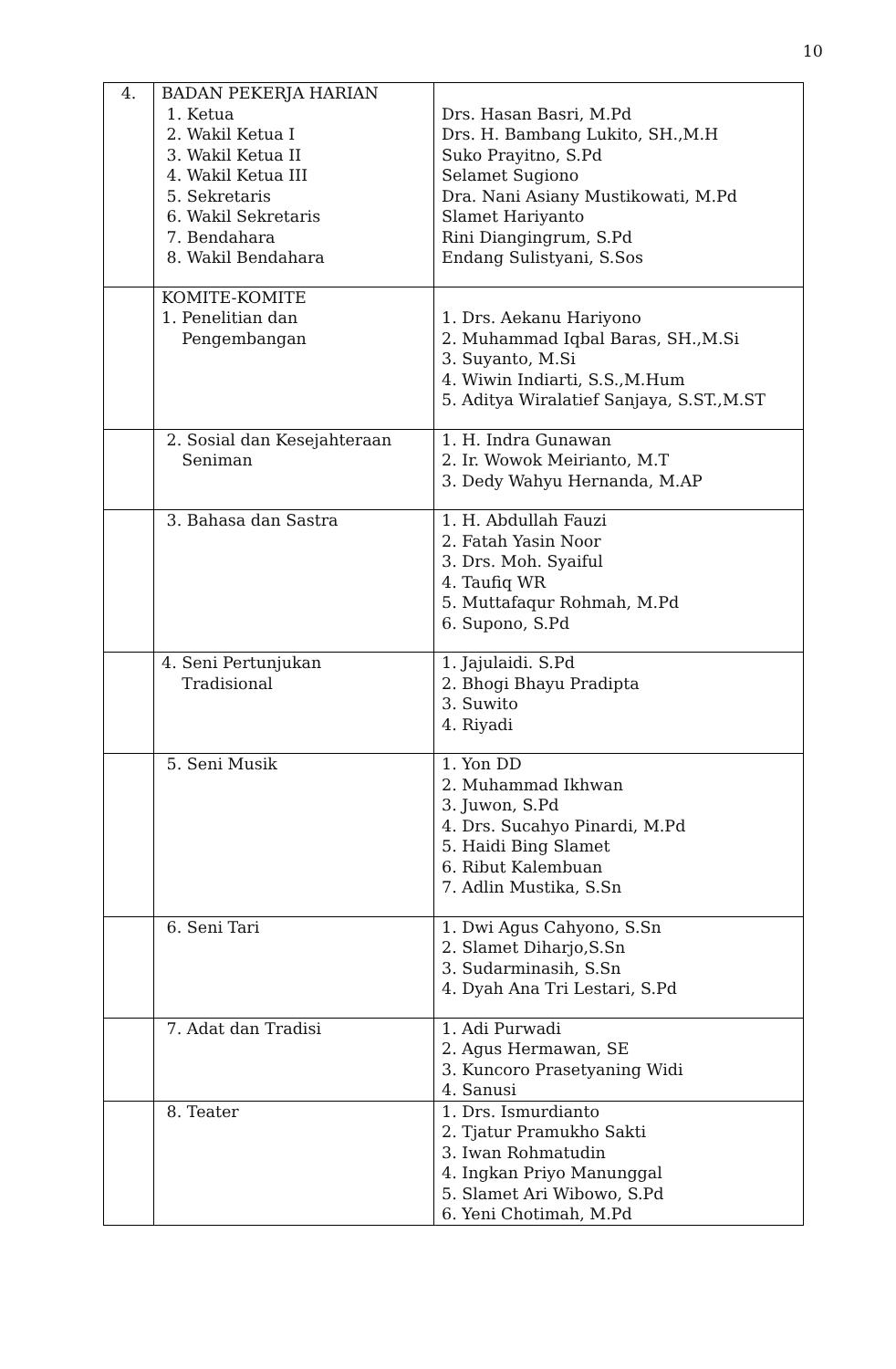10
| 4. | BADAN PEKERJA HARIAN 1. Ketua 2. Wakil Ketua I 3. Wakil Ketua II 4. Wakil Ketua III 5. Sekretaris 6. Wakil Sekretaris 7. Bendahara 8. Wakil Bendahara | Drs. Hasan Basri, M.Pd Drs. H. Bambang Lukito, SH.,M.H Suko Prayitno, S.Pd Selamet Sugiono Dra. Nani Asiany Mustikowati, M.Pd Slamet Hariyanto Rini Diangingrum, S.Pd Endang Sulistyani, S.Sos |
| | KOMITE-KOMITE 1. Penelitian dan Pengembangan | 1. Drs. Aekanu Hariyono 2. Muhammad Iqbal Baras, SH.,M.Si 3. Suyanto, M.Si 4. Wiwin Indiarti, S.S.,M.Hum 5. Aditya Wiralatief Sanjaya, S.ST.,M.ST |
| | 2. Sosial dan Kesejahteraan Seniman | 1. H. Indra Gunawan 2. Ir. Wowok Meirianto, M.T 3. Dedy Wahyu Hernanda, M.AP |
| | 3. Bahasa dan Sastra | 1. H. Abdullah Fauzi 2. Fatah Yasin Noor 3. Drs. Moh. Syaiful 4. Taufiq WR 5. Muttafaqur Rohmah, M.Pd 6. Supono, S.Pd |
| | 4. Seni Pertunjukan Tradisional | 1. Jajulaidi. S.Pd 2. Bhogi Bhayu Pradipta 3. Suwito 4. Riyadi |
| | 5. Seni Musik | 1. Yon DD 2. Muhammad Ikhwan 3. Juwon, S.Pd 4. Drs. Sucahyo Pinardi, M.Pd 5. Haidi Bing Slamet 6. Ribut Kalembuan 7. Adlin Mustika, S.Sn |
| | 6. Seni Tari | 1. Dwi Agus Cahyono, S.Sn 2. Slamet Diharjo,S.Sn 3. Sudarminasih, S.Sn 4. Dyah Ana Tri Lestari, S.Pd |
| | 7. Adat dan Tradisi | 1. Adi Purwadi 2. Agus Hermawan, SE 3. Kuncoro Prasetyaning Widi 4. Sanusi |
| | 8. Teater | 1. Drs. Ismurdianto 2. Tjatur Pramukho Sakti 3. Iwan Rohmatudin 4. Ingkan Priyo Manunggal 5. Slamet Ari Wibowo, S.Pd 6. Yeni Chotimah, M.Pd |